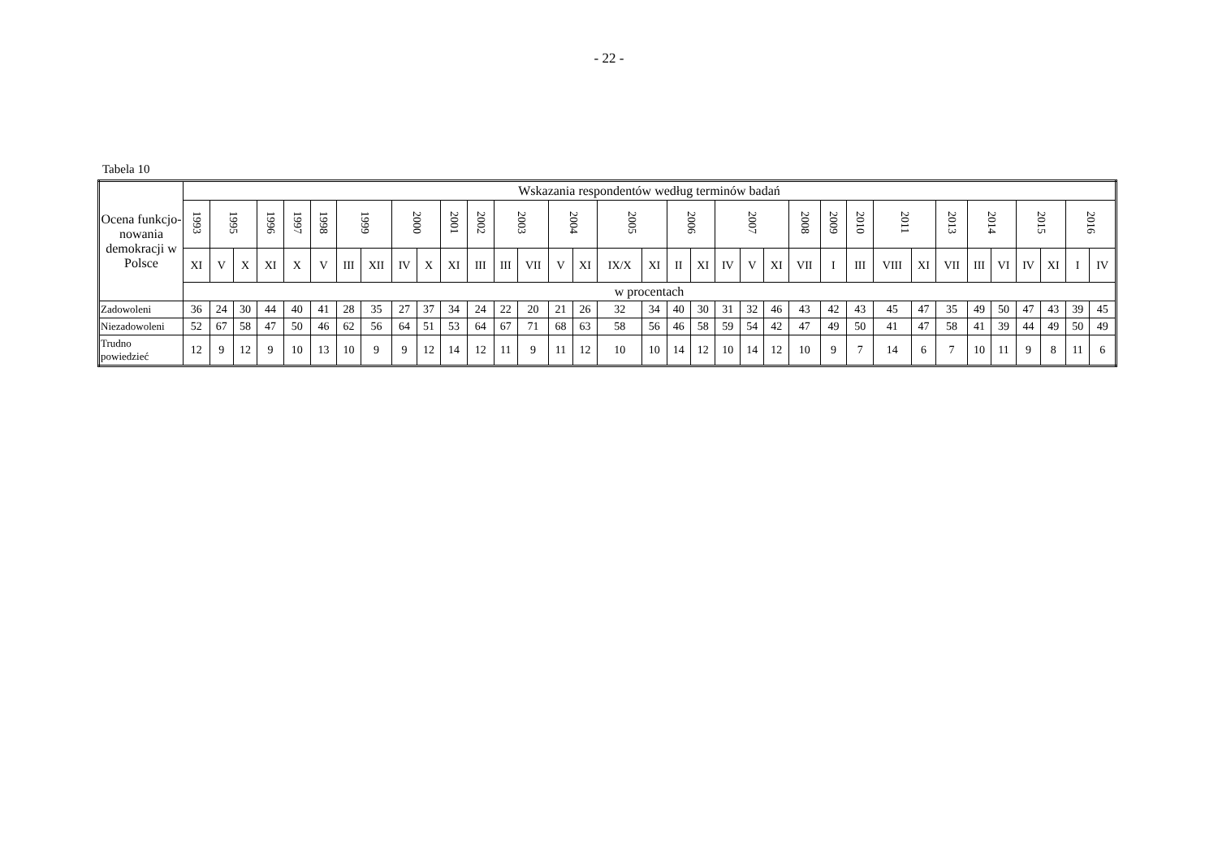- 22 -
Tabela 10
| Ocena funkcjo-nowania demokracji w Polsce | Wskazania respondentów według terminów badań | | | | | | | | | | | | | | | | | | | | | | | | | | | | | | | | | | |
| --- | --- | --- | --- | --- | --- | --- | --- | --- | --- | --- | --- | --- | --- | --- | --- | --- | --- | --- | --- | --- | --- | --- | --- | --- | --- | --- | --- | --- | --- | --- | --- | --- | --- | --- | --- |
| | 1993 | 1995 | | 1996 | 1997 | 1998 | 1999 | | 2000 | | 2001 | 2002 | 2003 | | 2004 | | 2005 | | 2006 | | 2007 | | | 2008 | 2009 | 2010 | 2011 | | 2013 | 2014 | | 2015 | | 2016 | |
| | XI | V | X | XI | X | V | III | XII | IV | X | XI | III | III | VII | V | XI | IX/X | XI | II | XI | IV | V | XI | VII | I | III | VIII | XI | VII | III | VI | IV | XI | I | IV |
| | w procentach | | | | | | | | | | | | | | | | | | | | | | | | | | | | | | | | | | |
| Zadowoleni | 36 | 24 | 30 | 44 | 40 | 41 | 28 | 35 | 27 | 37 | 34 | 24 | 22 | 20 | 21 | 26 | 32 | 34 | 40 | 30 | 31 | 32 | 46 | 43 | 42 | 43 | 45 | 47 | 35 | 49 | 50 | 47 | 43 | 39 | 45 |
| Niezadowoleni | 52 | 67 | 58 | 47 | 50 | 46 | 62 | 56 | 64 | 51 | 53 | 64 | 67 | 71 | 68 | 63 | 58 | 56 | 46 | 58 | 59 | 54 | 42 | 47 | 49 | 50 | 41 | 47 | 58 | 41 | 39 | 44 | 49 | 50 | 49 |
| Trudno powiedzieć | 12 | 9 | 12 | 9 | 10 | 13 | 10 | 9 | 9 | 12 | 14 | 12 | 11 | 9 | 11 | 12 | 10 | 10 | 14 | 12 | 10 | 14 | 12 | 10 | 9 | 7 | 14 | 6 | 7 | 10 | 11 | 9 | 8 | 11 | 6 |